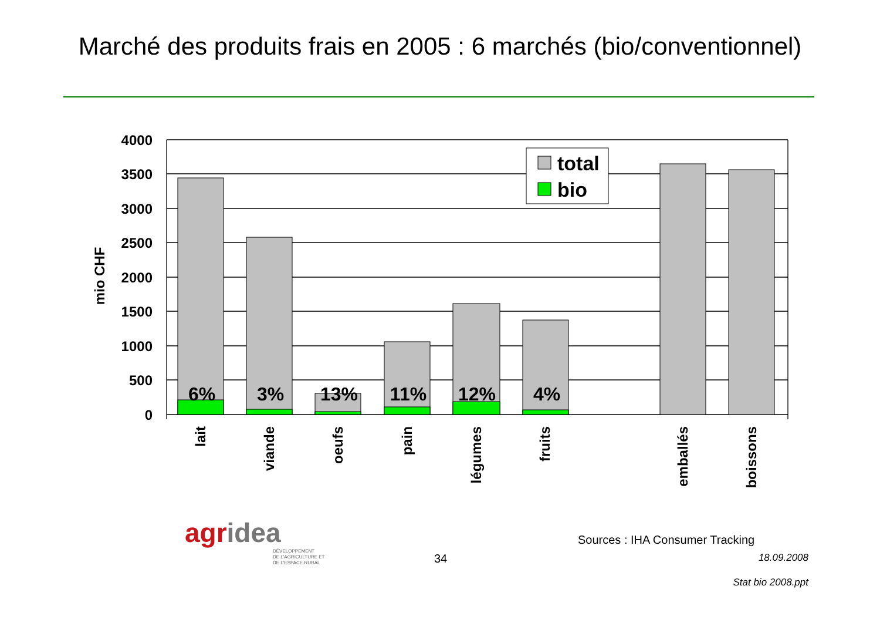Marché des produits frais en 2005 : 6 marchés (bio/conventionnel)
4000
3500
3000
2500
2000
1500
1000
500
0
mio CHF
6%
3%
13%
11%
12%
4%
lait
viande
oeufs
pain
légumes
fruits
emballés
boissons
total
bio
agridea
DÉVELOPPEMENT
DE L'AGRICULTURE ET
DE L'ESPACE RURAL
34
Sources : IHA Consumer Tracking
18.09.2008
Stat bio 2008.ppt